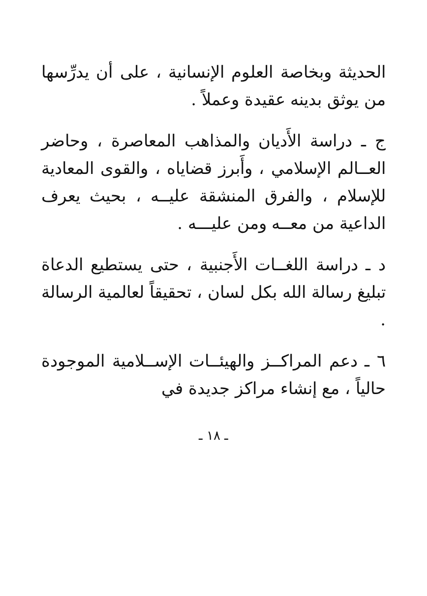الحديثة وبخاصة العلوم الإنسانية ، على أن يدرِّسها من يوثق بدينه عقيدة وعملاً .
ج ـ دراسة الأَديان والمذاهب المعاصرة ، وحاضر العــالم الإسلامي ، وأَبرز قضاياه ، والقوى المعادية للإسلام ، والفرق المنشقة عليــه ، بحيث يعرف الداعية من معــه ومن عليـــه .
د ـ دراسة اللغــات الأَجنبية ، حتى يستطيع الدعاة تبليغ رسالة الله بكل لسان ، تحقيقاً لعالمية الرسالة .
٦ ـ دعم المراكــز والهيئــات الإســلامية الموجودة حالياً ، مع إنشاء مراكز جديدة في
ـ ١٨ ـ